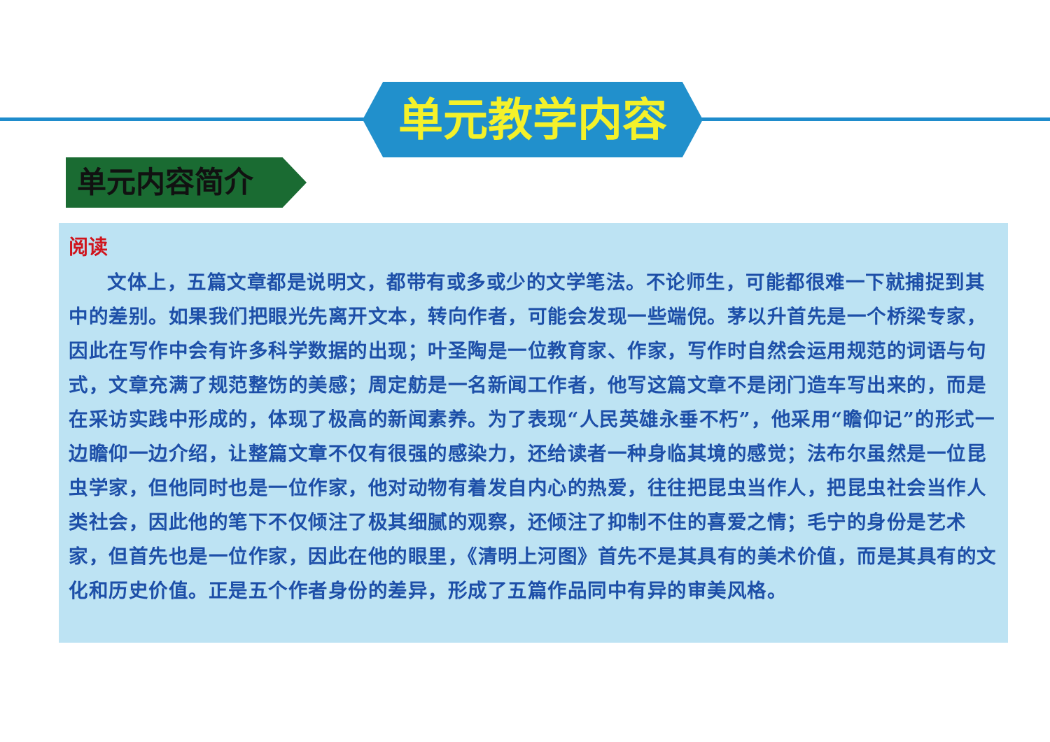单元教学内容
单元内容简介
阅读
文体上，五篇文章都是说明文，都带有或多或少的文学笔法。不论师生，可能都很难一下就捕捉到其中的差别。如果我们把眼光先离开文本，转向作者，可能会发现一些端倪。茅以升首先是一个桥梁专家，因此在写作中会有许多科学数据的出现；叶圣陶是一位教育家、作家，写作时自然会运用规范的词语与句式，文章充满了规范整饬的美感；周定舫是一名新闻工作者，他写这篇文章不是闭门造车写出来的，而是在采访实践中形成的，体现了极高的新闻素养。为了表现“人民英雄永垂不朽”，他采用“瞻仰记”的形式一边瞻仰一边介绍，让整篇文章不仅有很强的感染力，还给读者一种身临其境的感觉；法布尔虽然是一位昆虫学家，但他同时也是一位作家，他对动物有着发自内心的热爱，往往把昆虫当作人，把昆虫社会当作人类社会，因此他的笔下不仅倾注了极其细腻的观察，还倾注了抑制不住的喜爱之情；毛宁的身份是艺术家，但首先也是一位作家，因此在他的眼里，《清明上河图》首先不是其具有的美术价值，而是其具有的文化和历史价值。正是五个作者身份的差异，形成了五篇作品同中有异的审美风格。